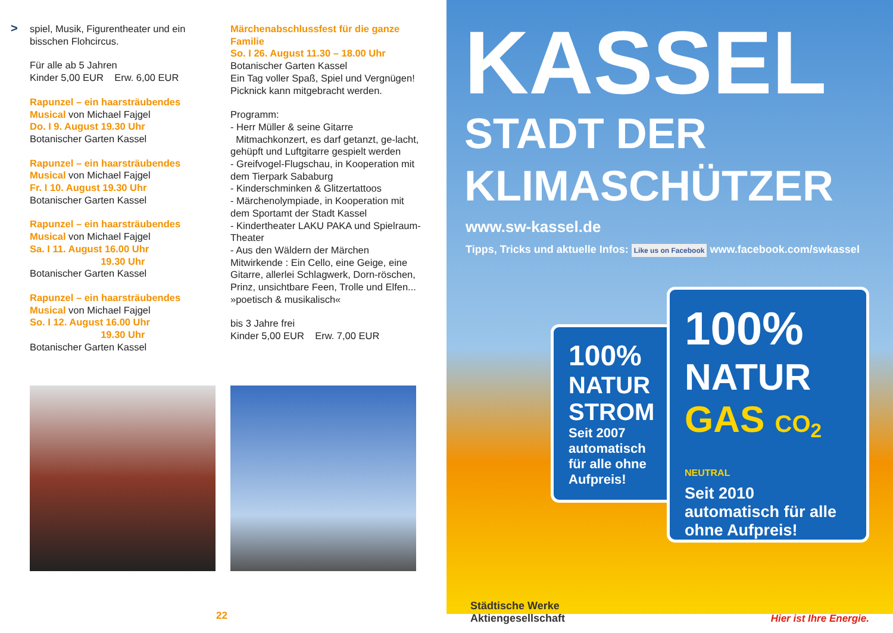>
spiel, Musik, Figurentheater und ein bisschen Flohcircus.
Für alle ab 5 Jahren
Kinder 5,00 EUR Erw. 6,00 EUR
Rapunzel – ein haarsträubendes Musical von Michael Fajgel
Do. I 9. August 19.30 Uhr
Botanischer Garten Kassel
Rapunzel – ein haarsträubendes Musical von Michael Fajgel
Fr. I 10. August 19.30 Uhr
Botanischer Garten Kassel
Rapunzel – ein haarsträubendes Musical von Michael Fajgel
Sa. I 11. August 16.00 Uhr
19.30 Uhr
Botanischer Garten Kassel
Rapunzel – ein haarsträubendes Musical von Michael Fajgel
So. I 12. August 16.00 Uhr
19.30 Uhr
Botanischer Garten Kassel
Märchenabschlussfest für die ganze Familie
So. I 26. August 11.30 – 18.00 Uhr
Botanischer Garten Kassel
Ein Tag voller Spaß, Spiel und Vergnügen! Picknick kann mitgebracht werden.
Programm:
- Herr Müller & seine Gitarre
Mitmachkonzert, es darf getanzt, ge-lacht, gehüpft und Luftgitarre gespielt werden
- Greifvogel-Flugschau, in Kooperation mit dem Tierpark Sababurg
- Kinderschminken & Glitzertattoos
- Märchenolympiade, in Kooperation mit dem Sportamt der Stadt Kassel
- Kindertheater LAKU PAKA und Spielraum-Theater
- Aus den Wäldern der Märchen Mitwirkende : Ein Cello, eine Geige, eine Gitarre, allerlei Schlagwerk, Dorn-röschen, Prinz, unsichtbare Feen, Trolle und Elfen... »poetisch & musikalisch«
bis 3 Jahre frei
Kinder 5,00 EUR Erw. 7,00 EUR
22
KASSEL
STADT DER
KLIMASCHÜTZER
www.sw-kassel.de
Tipps, Tricks und aktuelle Infos: Like us on Facebook www.facebook.com/swkassel
100%
NATUR
STROM
Seit 2007 automatisch für alle ohne Aufpreis!
100%
NATUR
GAS CO<sub>2</sub> NEUTRAL
Seit 2010 automatisch für alle ohne Aufpreis!
Städtische Werke
Aktiengesellschaft
Hier ist Ihre Energie.